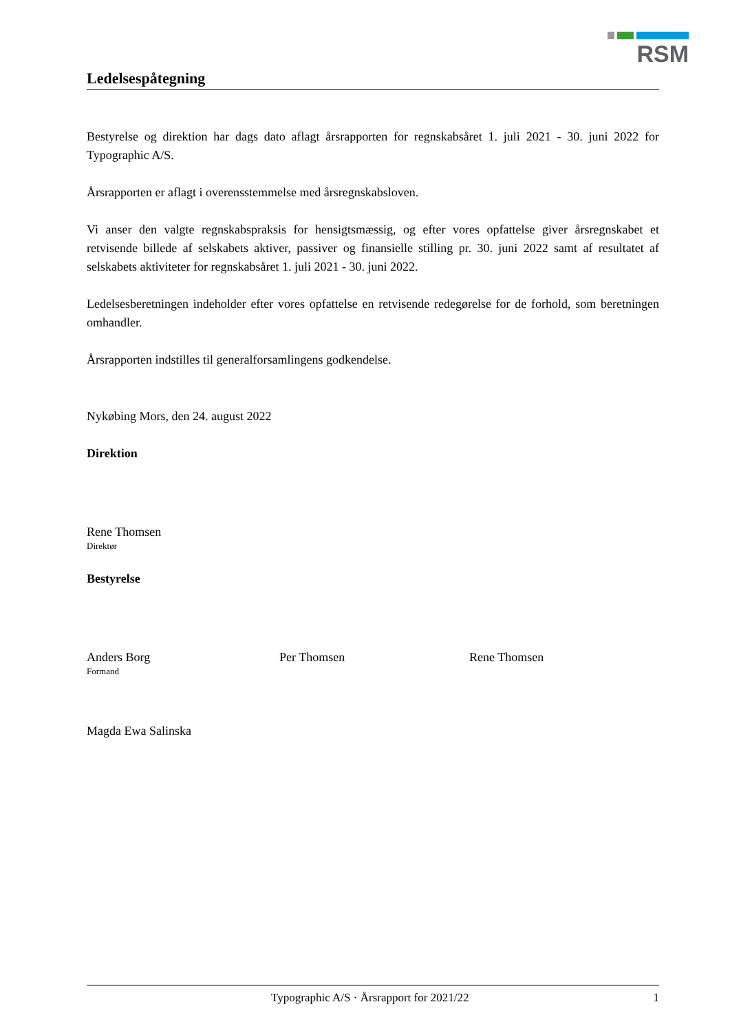RSM
Ledelsespåtegning
Bestyrelse og direktion har dags dato aflagt årsrapporten for regnskabsåret 1. juli 2021 - 30. juni 2022 for Typographic A/S.
Årsrapporten er aflagt i overensstemmelse med årsregnskabsloven.
Vi anser den valgte regnskabspraksis for hensigtsmæssig, og efter vores opfattelse giver årsregnskabet et retvisende billede af selskabets aktiver, passiver og finansielle stilling pr. 30. juni 2022 samt af resultatet af selskabets aktiviteter for regnskabsåret 1. juli 2021 - 30. juni 2022.
Ledelsesberetningen indeholder efter vores opfattelse en retvisende redegørelse for de forhold, som beretningen omhandler.
Årsrapporten indstilles til generalforsamlingens godkendelse.
Nykøbing Mors, den 24. august 2022
Direktion
Rene Thomsen
Direktør
Bestyrelse
Anders Borg
Formand
Per Thomsen Rene Thomsen
Magda Ewa Salinska
Typographic A/S · Årsrapport for 2021/22 1